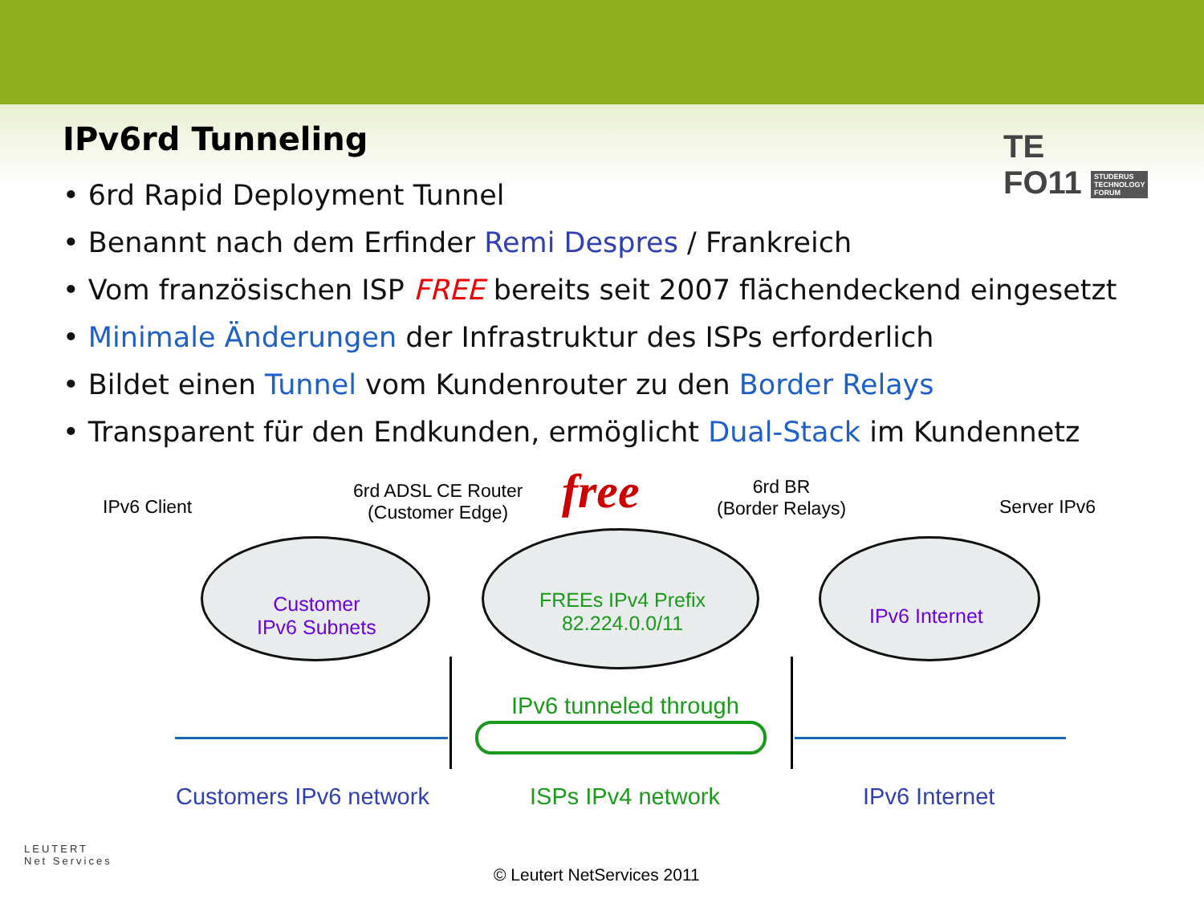TE
FO11 STUDERUS
TECHNOLOGY
FORUM
IPv6rd Tunneling
• 6rd Rapid Deployment Tunnel
• Benannt nach dem Erfinder Remi Despres / Frankreich
• Vom französischen ISP FREE bereits seit 2007 flächendeckend eingesetzt
• Minimale Änderungen der Infrastruktur des ISPs erforderlich
• Bildet einen Tunnel vom Kundenrouter zu den Border Relays
• Transparent für den Endkunden, ermöglicht Dual-Stack im Kundennetz
IPv6 Client
6rd ADSL CE Router
(Customer Edge)
free
6rd BR
(Border Relays)
Server IPv6
Customer
IPv6 Subnets
FREEs IPv4 Prefix
82.224.0.0/11
IPv6 Internet
IPv6 tunneled through
Customers IPv6 network ISPs IPv4 network IPv6 Internet
LEUTERT
Net Services
© Leutert NetServices 2011